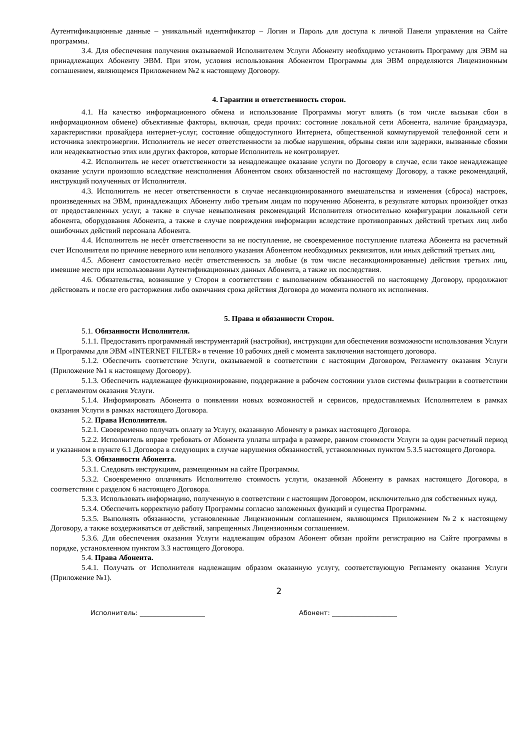Аутентификационные данные – уникальный идентификатор – Логин и Пароль для доступа к личной Панели управления на Сайте программы.
3.4. Для обеспечения получения оказываемой Исполнителем Услуги Абоненту необходимо установить Программу для ЭВМ на принадлежащих Абоненту ЭВМ. При этом, условия использования Абонентом Программы для ЭВМ определяются Лицензионным соглашением, являющемся Приложением №2 к настоящему Договору.
4. Гарантии и ответственность сторон.
4.1. На качество информационного обмена и использование Программы могут влиять (в том числе вызывая сбои в информационном обмене) объективные факторы, включая, среди прочих: состояние локальной сети Абонента, наличие брандмауэра, характеристики провайдера интернет-услуг, состояние общедоступного Интернета, общественной коммутируемой телефонной сети и источника электроэнергии. Исполнитель не несет ответственности за любые нарушения, обрывы связи или задержки, вызванные сбоями или неадекватностью этих или других факторов, которые Исполнитель не контролирует.
4.2. Исполнитель не несет ответственности за ненадлежащее оказание услуги по Договору в случае, если такое ненадлежащее оказание услуги произошло вследствие неисполнения Абонентом своих обязанностей по настоящему Договору, а также рекомендаций, инструкций полученных от Исполнителя.
4.3. Исполнитель не несет ответственности в случае несанкционированного вмешательства и изменения (сброса) настроек, произведенных на ЭВМ, принадлежащих Абоненту либо третьим лицам по поручению Абонента, в результате которых произойдет отказ от предоставленных услуг, а также в случае невыполнения рекомендаций Исполнителя относительно конфигурации локальной сети абонента, оборудования Абонента, а также в случае повреждения информации вследствие противоправных действий третьих лиц либо ошибочных действий персонала Абонента.
4.4. Исполнитель не несёт ответственности за не поступление, не своевременное поступление платежа Абонента на расчетный счет Исполнителя по причине неверного или неполного указания Абонентом необходимых реквизитов, или иных действий третьих лиц.
4.5. Абонент самостоятельно несёт ответственность за любые (в том числе несанкционированные) действия третьих лиц, имевшие место при использовании Аутентификационных данных Абонента, а также их последствия.
4.6. Обязательства, возникшие у Сторон в соответствии с выполнением обязанностей по настоящему Договору, продолжают действовать и после его расторжения либо окончания срока действия Договора до момента полного их исполнения.
5. Права и обязанности Сторон.
5.1. Обязанности Исполнителя.
5.1.1. Предоставить программный инструментарий (настройки), инструкции для обеспечения возможности использования Услуги и Программы для ЭВМ «INTERNET FILTER» в течение 10 рабочих дней с момента заключения настоящего договора.
5.1.2. Обеспечить соответствие Услуги, оказываемой в соответствии с настоящим Договором, Регламенту оказания Услуги (Приложение №1 к настоящему Договору).
5.1.3. Обеспечить надлежащее функционирование, поддержание в рабочем состоянии узлов системы фильтрации в соответствии с регламентом оказания Услуги.
5.1.4. Информировать Абонента о появлении новых возможностей и сервисов, предоставляемых Исполнителем в рамках оказания Услуги в рамках настоящего Договора.
5.2. Права Исполнителя.
5.2.1. Своевременно получать оплату за Услугу, оказанную Абоненту в рамках настоящего Договора.
5.2.2. Исполнитель вправе требовать от Абонента уплаты штрафа в размере, равном стоимости Услуги за один расчетный период и указанном в пункте 6.1 Договора в следующих в случае нарушения обязанностей, установленных пунктом 5.3.5 настоящего Договора.
5.3. Обязанности Абонента.
5.3.1. Следовать инструкциям, размещенным на сайте Программы.
5.3.2. Своевременно оплачивать Исполнителю стоимость услуги, оказанной Абоненту в рамках настоящего Договора, в соответствии с разделом 6 настоящего Договора.
5.3.3. Использовать информацию, полученную в соответствии с настоящим Договором, исключительно для собственных нужд.
5.3.4. Обеспечить корректную работу Программы согласно заложенных функций и существа Программы.
5.3.5. Выполнять обязанности, установленные Лицензионным соглашением, являющимся Приложением №2 к настоящему Договору, а также воздерживаться от действий, запрещенных Лицензионным соглашением.
5.3.6. Для обеспечения оказания Услуги надлежащим образом Абонент обязан пройти регистрацию на Сайте программы в порядке, установленном пунктом 3.3 настоящего Договора.
5.4. Права Абонента.
5.4.1. Получать от Исполнителя надлежащим образом оказанную услугу, соответствующую Регламенту оказания Услуги (Приложение №1).
2
Исполнитель: ____________________ Абонент: ____________________